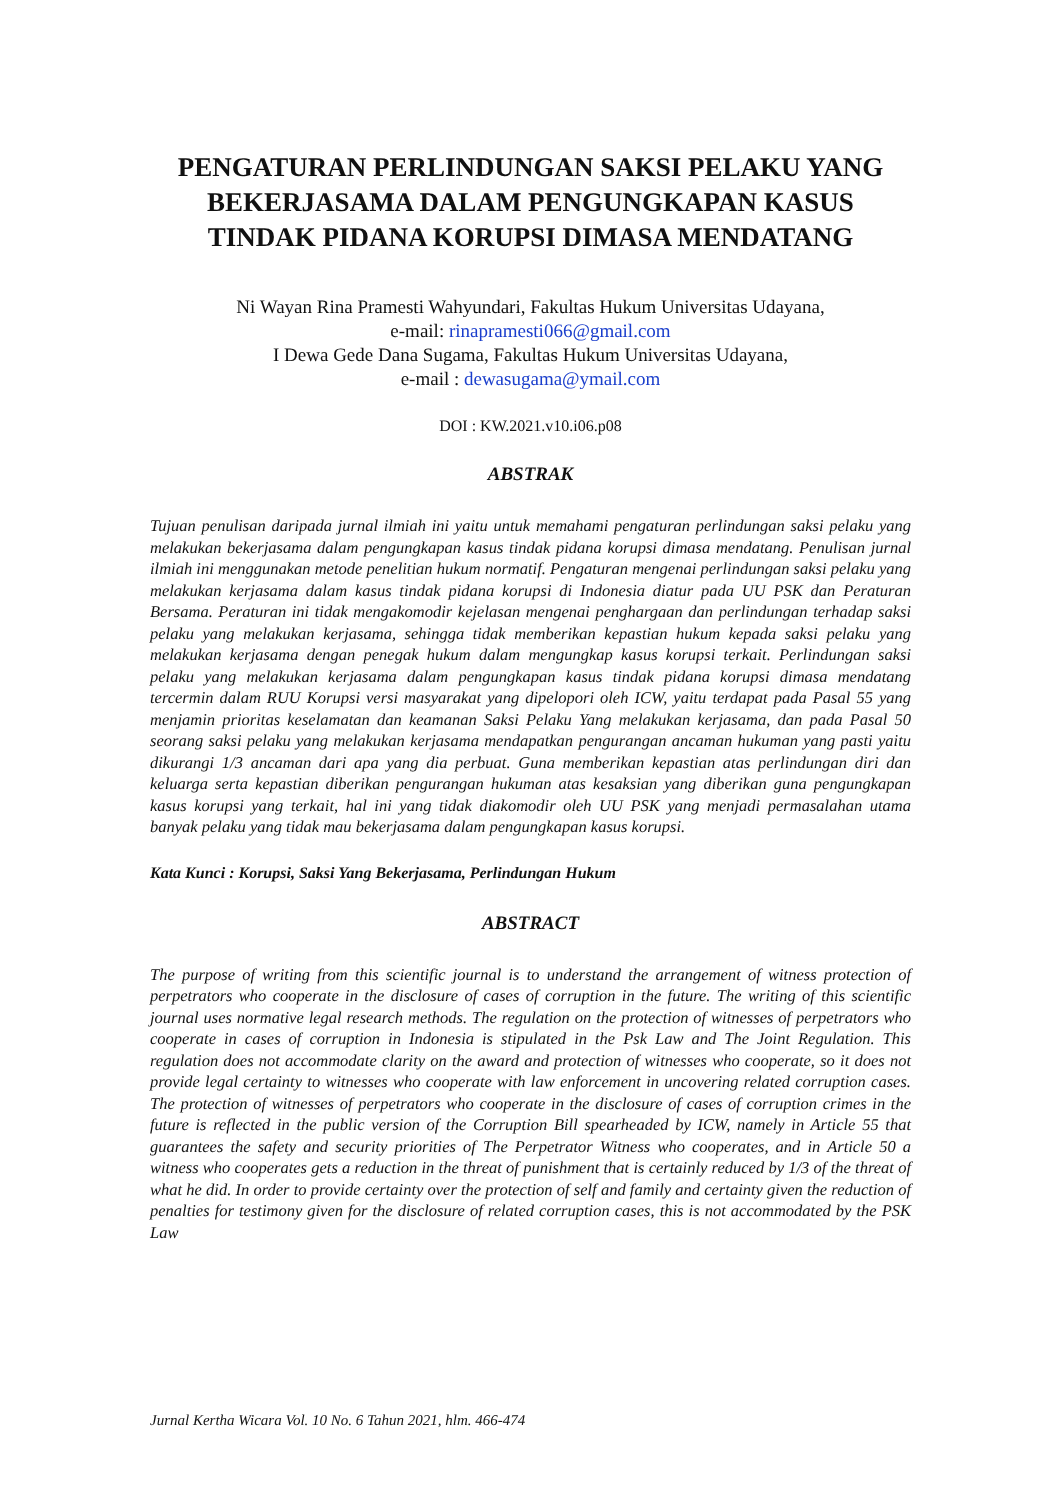PENGATURAN PERLINDUNGAN SAKSI PELAKU YANG BEKERJASAMA DALAM PENGUNGKAPAN KASUS TINDAK PIDANA KORUPSI DIMASA MENDATANG
Ni Wayan Rina Pramesti Wahyundari, Fakultas Hukum Universitas Udayana,
e-mail: rinapramesti066@gmail.com
I Dewa Gede Dana Sugama, Fakultas Hukum Universitas Udayana,
e-mail : dewasugama@ymail.com
DOI : KW.2021.v10.i06.p08
ABSTRAK
Tujuan penulisan daripada jurnal ilmiah ini yaitu untuk memahami pengaturan perlindungan saksi pelaku yang melakukan bekerjasama dalam pengungkapan kasus tindak pidana korupsi dimasa mendatang. Penulisan jurnal ilmiah ini menggunakan metode penelitian hukum normatif. Pengaturan mengenai perlindungan saksi pelaku yang melakukan kerjasama dalam kasus tindak pidana korupsi di Indonesia diatur pada UU PSK dan Peraturan Bersama. Peraturan ini tidak mengakomodir kejelasan mengenai penghargaan dan perlindungan terhadap saksi pelaku yang melakukan kerjasama, sehingga tidak memberikan kepastian hukum kepada saksi pelaku yang melakukan kerjasama dengan penegak hukum dalam mengungkap kasus korupsi terkait. Perlindungan saksi pelaku yang melakukan kerjasama dalam pengungkapan kasus tindak pidana korupsi dimasa mendatang tercermin dalam RUU Korupsi versi masyarakat yang dipelopori oleh ICW, yaitu terdapat pada Pasal 55 yang menjamin prioritas keselamatan dan keamanan Saksi Pelaku Yang melakukan kerjasama, dan pada Pasal 50 seorang saksi pelaku yang melakukan kerjasama mendapatkan pengurangan ancaman hukuman yang pasti yaitu dikurangi 1/3 ancaman dari apa yang dia perbuat. Guna memberikan kepastian atas perlindungan diri dan keluarga serta kepastian diberikan pengurangan hukuman atas kesaksian yang diberikan guna pengungkapan kasus korupsi yang terkait, hal ini yang tidak diakomodir oleh UU PSK yang menjadi permasalahan utama banyak pelaku yang tidak mau bekerjasama dalam pengungkapan kasus korupsi.
Kata Kunci : Korupsi, Saksi Yang Bekerjasama, Perlindungan Hukum
ABSTRACT
The purpose of writing from this scientific journal is to understand the arrangement of witness protection of perpetrators who cooperate in the disclosure of cases of corruption in the future. The writing of this scientific journal uses normative legal research methods. The regulation on the protection of witnesses of perpetrators who cooperate in cases of corruption in Indonesia is stipulated in the Psk Law and The Joint Regulation. This regulation does not accommodate clarity on the award and protection of witnesses who cooperate, so it does not provide legal certainty to witnesses who cooperate with law enforcement in uncovering related corruption cases. The protection of witnesses of perpetrators who cooperate in the disclosure of cases of corruption crimes in the future is reflected in the public version of the Corruption Bill spearheaded by ICW, namely in Article 55 that guarantees the safety and security priorities of The Perpetrator Witness who cooperates, and in Article 50 a witness who cooperates gets a reduction in the threat of punishment that is certainly reduced by 1/3 of the threat of what he did. In order to provide certainty over the protection of self and family and certainty given the reduction of penalties for testimony given for the disclosure of related corruption cases, this is not accommodated by the PSK Law
Jurnal Kertha Wicara Vol. 10 No. 6 Tahun 2021, hlm. 466-474